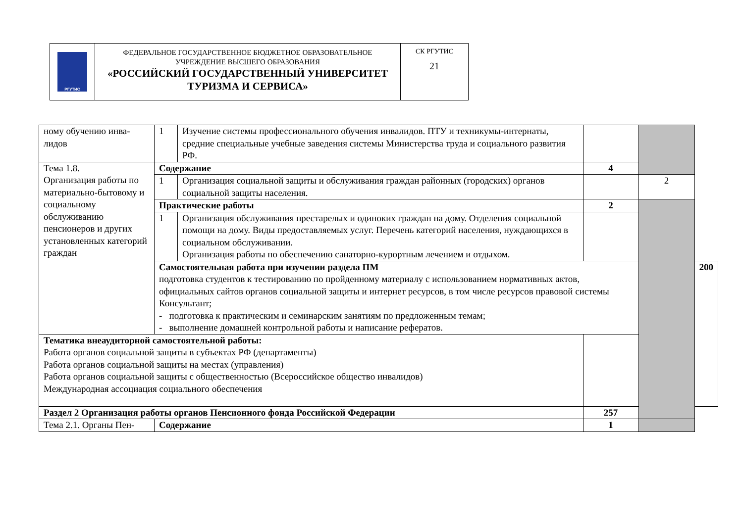| РГУТИС | ФЕДЕРАЛЬНОЕ ГОСУДАРСТВЕННОЕ БЮДЖЕТНОЕ ОБРАЗОВАТЕЛЬНОЕ УЧРЕЖДЕНИЕ ВЫСШЕГО ОБРАЗОВАНИЯ «РОССИЙСКИЙ ГОСУДАРСТВЕННЫЙ УНИВЕРСИТЕТ ТУРИЗМА И СЕРВИСА» | СК РГУТИС 21 |
| ному обучению инва- лидов | 1 | Изучение системы профессионального обучения инвалидов. ПТУ и техникумы-интернаты, средние специальные учебные заведения системы Министерства труда и социального развития РФ. | | | |
| Тема 1.8. Организация работы по материально-бытовому и социальному обслуживанию пенсионеров и других установленных категорий граждан | Содержание | | 4 | | |
| | 1 | Организация социальной защиты и обслуживания граждан районных (городских) органов социальной защиты населения. | | 2 | |
| | Практические работы | | 2 | | |
| | 1 | Организация обслуживания престарелых и одиноких граждан на дому. Отделения социальной помощи на дому. Виды предоставляемых услуг. Перечень категорий населения, нуждающихся в социальном обслуживании. Организация работы по обеспечению санаторно-курортным лечением и отдыхом. | | | |
| | Самостоятельная работа при изучении раздела ПМ подготовка студентов к тестированию по пройденному материалу с использованием нормативных актов, официальных сайтов органов социальной защиты и интернет ресурсов, в том числе ресурсов правовой системы Консультант; - подготовка к практическим и семинарским занятиям по предложенным темам; - выполнение домашней контрольной работы и написание рефератов. | | | | 200 |
| Тематика внеаудиторной самостоятельной работы: Работа органов социальной защиты в субъектах РФ (департаменты) Работа органов социальной защиты на местах (управления) Работа органов социальной защиты с общественностью (Всероссийское общество инвалидов) Международная ассоциация социального обеспечения | | | | | |
| Раздел 2 Организация работы органов Пенсионного фонда Российской Федерации | | | 257 | | |
| Тема 2.1. Органы Пен- | Содержание | | 1 | | |